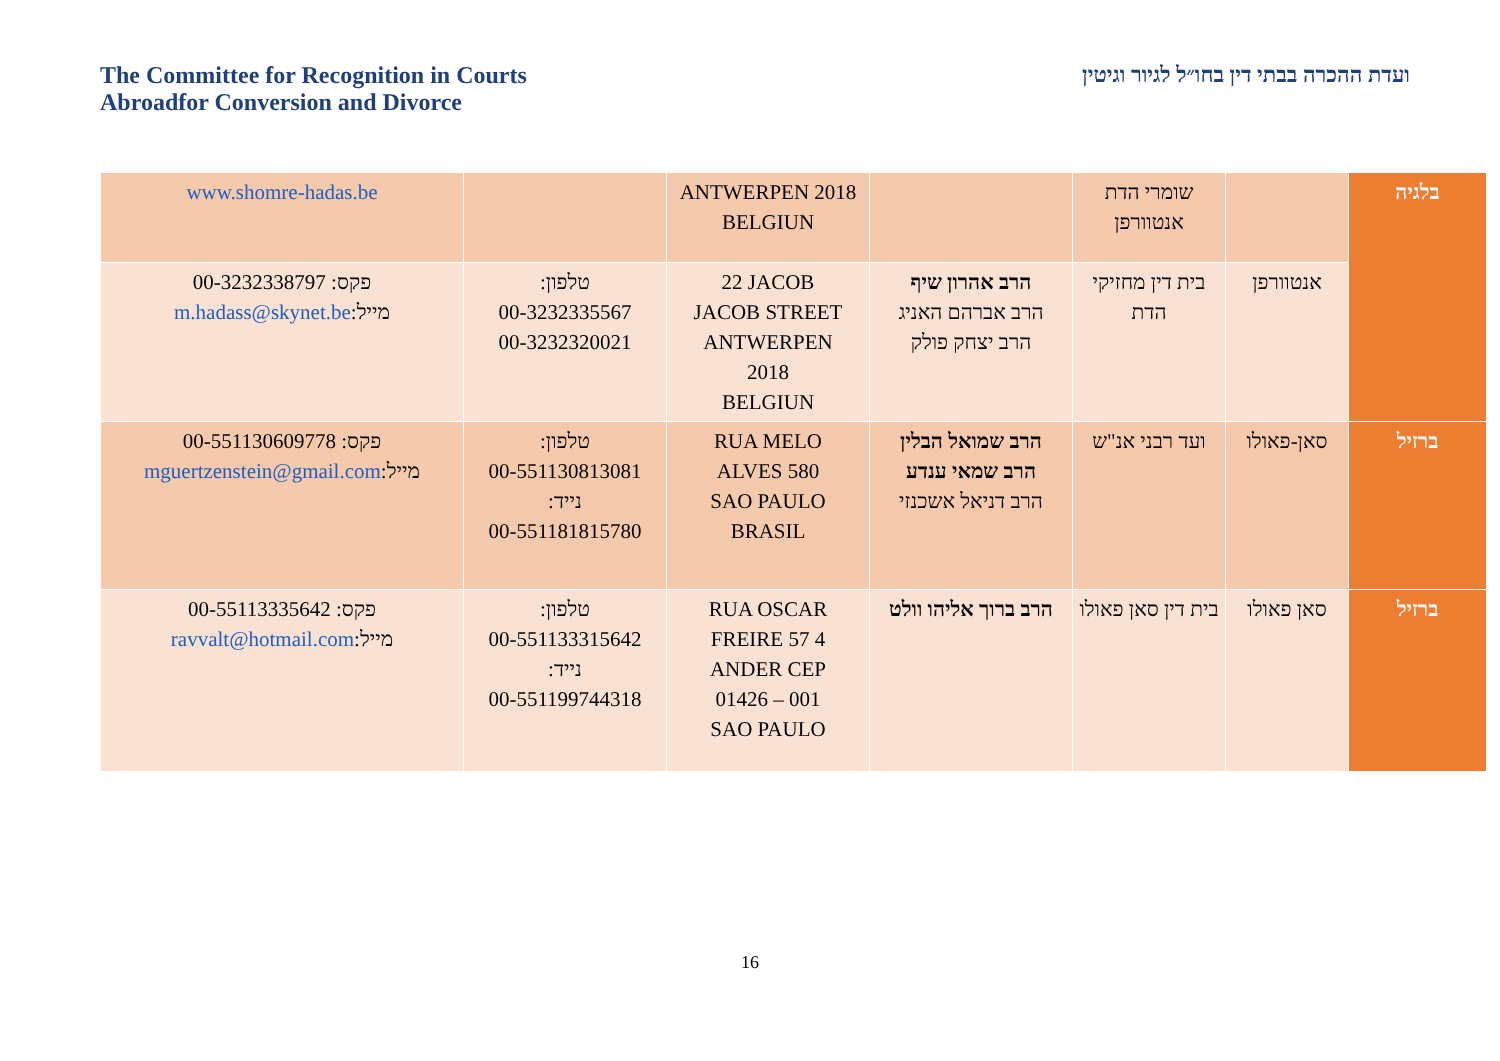The Committee for Recognition in Courts
Abroadfor Conversion and Divorce
ועדת ההכרה בבתי דין בחו״ל לגיור וגיטין
| בלגיה | | שומרי הדת אנטוורפן | | ANTWERPEN 2018 BELGIUN | | www.shomre-hadas.be |
| | אנטוורפן | בית דין מחזיקי הדת | הרב אהרון שיף הרב אברהם האניג הרב יצחק פולק | 22 JACOB JACOB STREET ANTWERPEN 2018 BELGIUN | טלפון: 00-3232335567 00-3232320021 | פקס: 00-3232338797 מייל: m.hadass@skynet.be |
| ברזיל | סאן-פאולו | ועד רבני אנ"ש | הרב שמואל הבלין הרב שמאי ענדע הרב דניאל אשכנזי | RUA MELO ALVES 580 SAO PAULO BRASIL | טלפון: 00-551130813081 נייד: 00-551181815780 | פקס: 00-551130609778 מייל: mguertzenstein@gmail.com |
| ברזיל | סאן פאולו | בית דין סאן פאולו | הרב ברוך אליהו וולט | RUA OSCAR FREIRE 57 4 ANDER CEP 01426 – 001 SAO PAULO | טלפון: 00-551133315642 נייד: 00-551199744318 | פקס: 00-55113335642 מייל: ravvalt@hotmail.com |
16